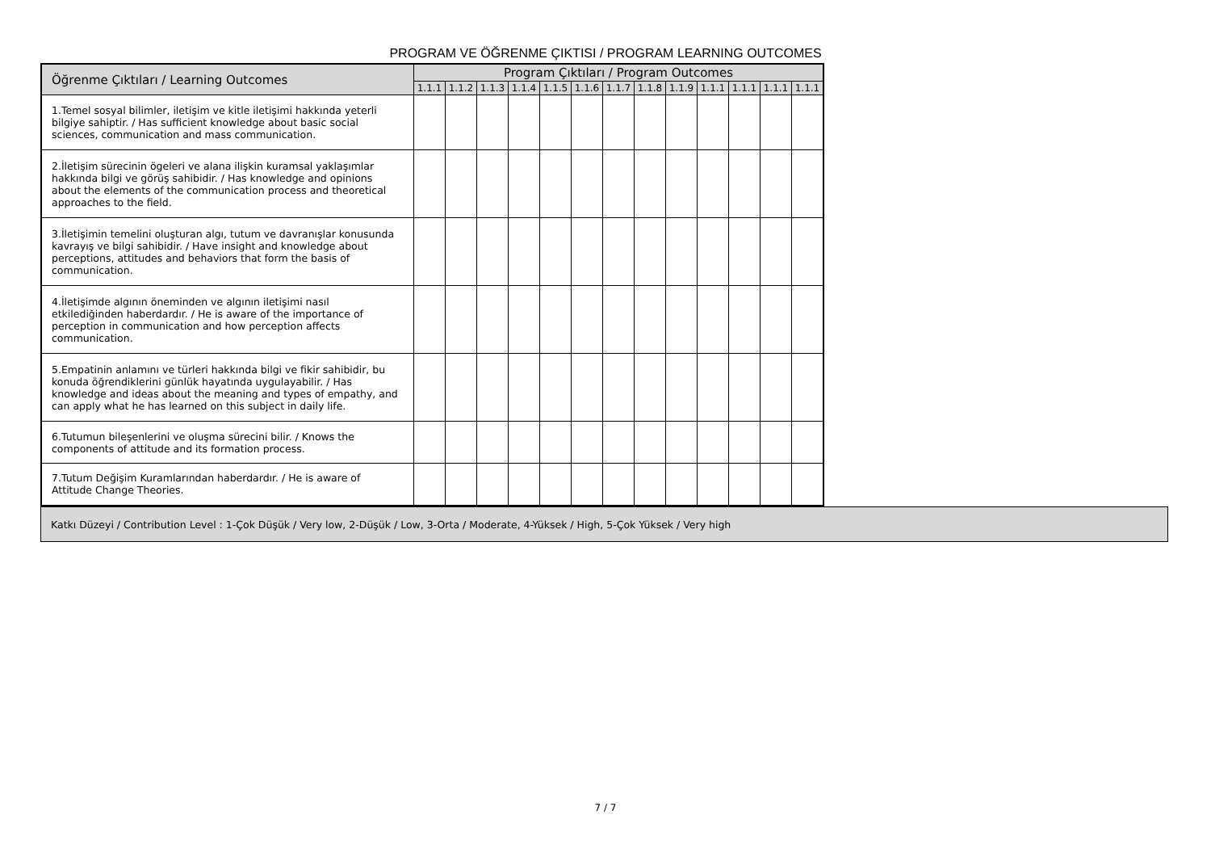PROGRAM VE ÖĞRENME ÇIKTISI / PROGRAM LEARNING OUTCOMES
| Öğrenme Çıktıları / Learning Outcomes | Program Çıktıları / Program Outcomes | | | | | | | | | | | | |
| --- | --- | --- | --- | --- | --- | --- | --- | --- | --- | --- | --- | --- | --- |
| | 1.1.1 | 1.1.2 | 1.1.3 | 1.1.4 | 1.1.5 | 1.1.6 | 1.1.7 | 1.1.8 | 1.1.9 | 1.1.1 | 1.1.1 | 1.1.1 | 1.1.1 |
| 1.Temel sosyal bilimler, iletişim ve kitle iletişimi hakkında yeterli bilgiye sahiptir. / Has sufficient knowledge about basic social sciences, communication and mass communication. | | | | | | | | | | | | | |
| 2.İletişim sürecinin ögeleri ve alana ilişkin kuramsal yaklaşımlar hakkında bilgi ve görüş sahibidir. / Has knowledge and opinions about the elements of the communication process and theoretical approaches to the field. | | | | | | | | | | | | | |
| 3.İletişimin temelini oluşturan algı, tutum ve davranışlar konusunda kavrayış ve bilgi sahibidir. / Have insight and knowledge about perceptions, attitudes and behaviors that form the basis of communication. | | | | | | | | | | | | | |
| 4.İletişimde algının öneminden ve algının iletişimi nasıl etkilediğinden haberdardır. / He is aware of the importance of perception in communication and how perception affects communication. | | | | | | | | | | | | | |
| 5.Empatinin anlamını ve türleri hakkında bilgi ve fikir sahibidir, bu konuda öğrendiklerini günlük hayatında uygulayabilir. / Has knowledge and ideas about the meaning and types of empathy, and can apply what he has learned on this subject in daily life. | | | | | | | | | | | | | |
| 6.Tutumun bileşenlerini ve oluşma sürecini bilir. / Knows the components of attitude and its formation process. | | | | | | | | | | | | | |
| 7.Tutum Değişim Kuramlarından haberdardır. / He is aware of Attitude Change Theories. | | | | | | | | | | | | | |
Katkı Düzeyi / Contribution Level : 1-Çok Düşük / Very low, 2-Düşük / Low, 3-Orta / Moderate, 4-Yüksek / High, 5-Çok Yüksek / Very high
7 / 7